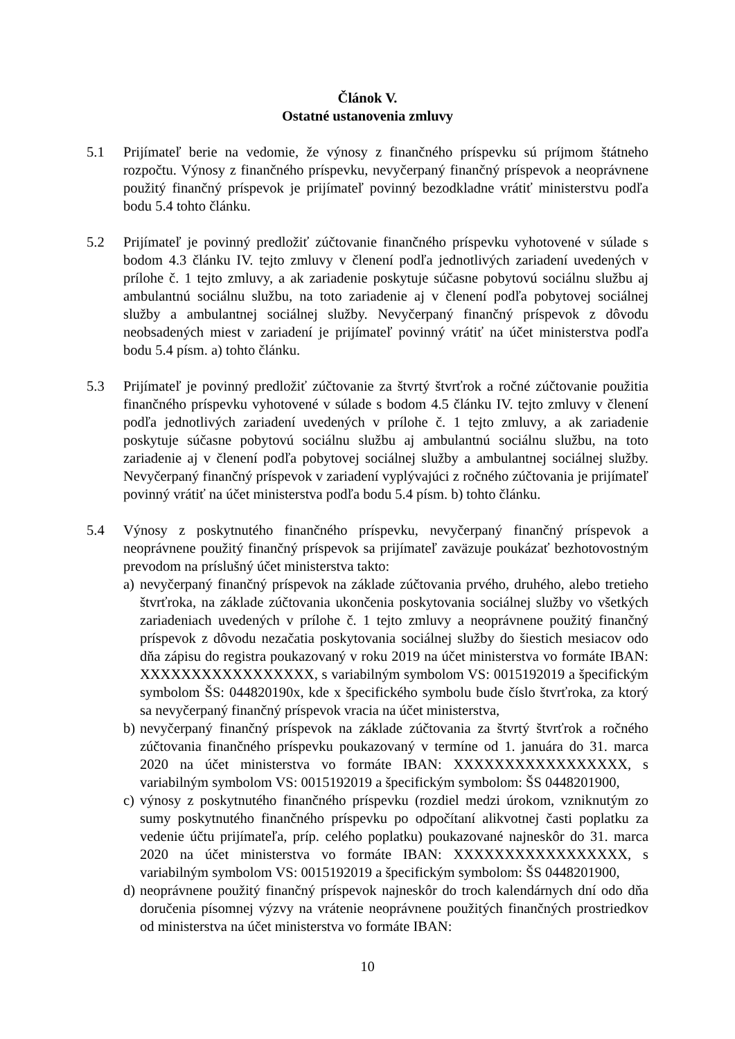Článok V.
Ostatné ustanovenia zmluvy
5.1 Prijímateľ berie na vedomie, že výnosy z finančného príspevku sú príjmom štátneho rozpočtu. Výnosy z finančného príspevku, nevyčerpaný finančný príspevok a neoprávnene použitý finančný príspevok je prijímateľ povinný bezodkladne vrátiť ministerstvu podľa bodu 5.4 tohto článku.
5.2 Prijímateľ je povinný predložiť zúčtovanie finančného príspevku vyhotovené v súlade s bodom 4.3 článku IV. tejto zmluvy v členení podľa jednotlivých zariadení uvedených v prílohe č. 1 tejto zmluvy, a ak zariadenie poskytuje súčasne pobytovú sociálnu službu aj ambulantnú sociálnu službu, na toto zariadenie aj v členení podľa pobytovej sociálnej služby a ambulantnej sociálnej služby. Nevyčerpaný finančný príspevok z dôvodu neobsadených miest v zariadení je prijímateľ povinný vrátiť na účet ministerstva podľa bodu 5.4 písm. a) tohto článku.
5.3 Prijímateľ je povinný predložiť zúčtovanie za štvrtý štvrťrok a ročné zúčtovanie použitia finančného príspevku vyhotovené v súlade s bodom 4.5 článku IV. tejto zmluvy v členení podľa jednotlivých zariadení uvedených v prílohe č. 1 tejto zmluvy, a ak zariadenie poskytuje súčasne pobytovú sociálnu službu aj ambulantnú sociálnu službu, na toto zariadenie aj v členení podľa pobytovej sociálnej služby a ambulantnej sociálnej služby. Nevyčerpaný finančný príspevok v zariadení vyplývajúci z ročného zúčtovania je prijímateľ povinný vrátiť na účet ministerstva podľa bodu 5.4 písm. b) tohto článku.
5.4 Výnosy z poskytnutého finančného príspevku, nevyčerpaný finančný príspevok a neoprávnene použitý finančný príspevok sa prijímateľ zaväzuje poukázať bezhotovostným prevodom na príslušný účet ministerstva takto:
a)
nevyčerpaný finančný príspevok na základe zúčtovania prvého, druhého, alebo tretieho štvrťroka, na základe zúčtovania ukončenia poskytovania sociálnej služby vo všetkých zariadeniach uvedených v prílohe č. 1 tejto zmluvy a neoprávnene použitý finančný príspevok z dôvodu nezačatia poskytovania sociálnej služby do šiestich mesiacov odo dňa zápisu do registra poukazovaný v roku 2019 na účet ministerstva vo formáte IBAN: XXXXXXXXXXXXXXXXX, s variabilným symbolom VS: 0015192019 a špecifickým symbolom ŠS: 044820190x, kde x špecifického symbolu bude číslo štvrťroka, za ktorý sa nevyčerpaný finančný príspevok vracia na účet ministerstva,
b)
nevyčerpaný finančný príspevok na základe zúčtovania za štvrtý štvrťrok a ročného zúčtovania finančného príspevku poukazovaný v termíne od 1. januára do 31. marca 2020 na účet ministerstva vo formáte IBAN: XXXXXXXXXXXXXXXXX, s variabilným symbolom VS: 0015192019 a špecifickým symbolom: ŠS 0448201900,
c)
výnosy z poskytnutého finančného príspevku (rozdiel medzi úrokom, vzniknutým zo sumy poskytnutého finančného príspevku po odpočítaní alikvotnej časti poplatku za vedenie účtu prijímateľa, príp. celého poplatku) poukazované najneskôr do 31. marca 2020 na účet ministerstva vo formáte IBAN: XXXXXXXXXXXXXXXXX, s variabilným symbolom VS: 0015192019 a špecifickým symbolom: ŠS 0448201900,
d)
neoprávnene použitý finančný príspevok najneskôr do troch kalendárnych dní odo dňa doručenia písomnej výzvy na vrátenie neoprávnene použitých finančných prostriedkov od ministerstva na účet ministerstva vo formáte IBAN:
10